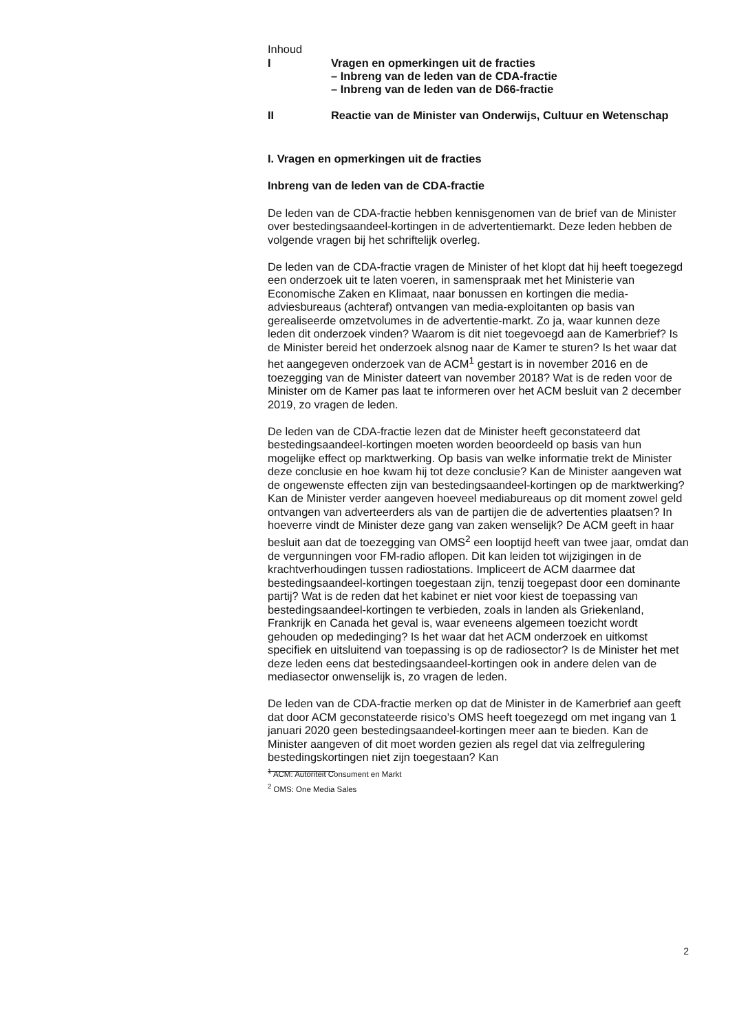Inhoud
I
Vragen en opmerkingen uit de fracties
– Inbreng van de leden van de CDA-fractie
– Inbreng van de leden van de D66-fractie
II
Reactie van de Minister van Onderwijs, Cultuur en Wetenschap
I. Vragen en opmerkingen uit de fracties
Inbreng van de leden van de CDA-fractie
De leden van de CDA-fractie hebben kennisgenomen van de brief van de Minister over bestedingsaandeel-kortingen in de advertentiemarkt. Deze leden hebben de volgende vragen bij het schriftelijk overleg.
De leden van de CDA-fractie vragen de Minister of het klopt dat hij heeft toegezegd een onderzoek uit te laten voeren, in samenspraak met het Ministerie van Economische Zaken en Klimaat, naar bonussen en kortingen die media-adviesbureaus (achteraf) ontvangen van media-exploitanten op basis van gerealiseerde omzetvolumes in de advertentie-markt. Zo ja, waar kunnen deze leden dit onderzoek vinden? Waarom is dit niet toegevoegd aan de Kamerbrief? Is de Minister bereid het onderzoek alsnog naar de Kamer te sturen? Is het waar dat het aangegeven onderzoek van de ACM<sup>1</sup> gestart is in november 2016 en de toezegging van de Minister dateert van november 2018? Wat is de reden voor de Minister om de Kamer pas laat te informeren over het ACM besluit van 2 december 2019, zo vragen de leden.
De leden van de CDA-fractie lezen dat de Minister heeft geconstateerd dat bestedingsaandeel-kortingen moeten worden beoordeeld op basis van hun mogelijke effect op marktwerking. Op basis van welke informatie trekt de Minister deze conclusie en hoe kwam hij tot deze conclusie? Kan de Minister aangeven wat de ongewenste effecten zijn van bestedingsaandeel-kortingen op de marktwerking? Kan de Minister verder aangeven hoeveel mediabureaus op dit moment zowel geld ontvangen van adverteerders als van de partijen die de advertenties plaatsen? In hoeverre vindt de Minister deze gang van zaken wenselijk? De ACM geeft in haar besluit aan dat de toezegging van OMS<sup>2</sup> een looptijd heeft van twee jaar, omdat dan de vergunningen voor FM-radio aflopen. Dit kan leiden tot wijzigingen in de krachtverhoudingen tussen radiostations. Impliceert de ACM daarmee dat bestedingsaandeel-kortingen toegestaan zijn, tenzij toegepast door een dominante partij? Wat is de reden dat het kabinet er niet voor kiest de toepassing van bestedingsaandeel-kortingen te verbieden, zoals in landen als Griekenland, Frankrijk en Canada het geval is, waar eveneens algemeen toezicht wordt gehouden op mededinging? Is het waar dat het ACM onderzoek en uitkomst specifiek en uitsluitend van toepassing is op de radiosector? Is de Minister het met deze leden eens dat bestedingsaandeel-kortingen ook in andere delen van de mediasector onwenselijk is, zo vragen de leden.
De leden van de CDA-fractie merken op dat de Minister in de Kamerbrief aan geeft dat door ACM geconstateerde risico’s OMS heeft toegezegd om met ingang van 1 januari 2020 geen bestedingsaandeel-kortingen meer aan te bieden. Kan de Minister aangeven of dit moet worden gezien als regel dat via zelfregulering bestedingskortingen niet zijn toegestaan? Kan
<sup>1</sup> ACM: Autoriteit Consument en Markt
<sup>2</sup> OMS: One Media Sales
2